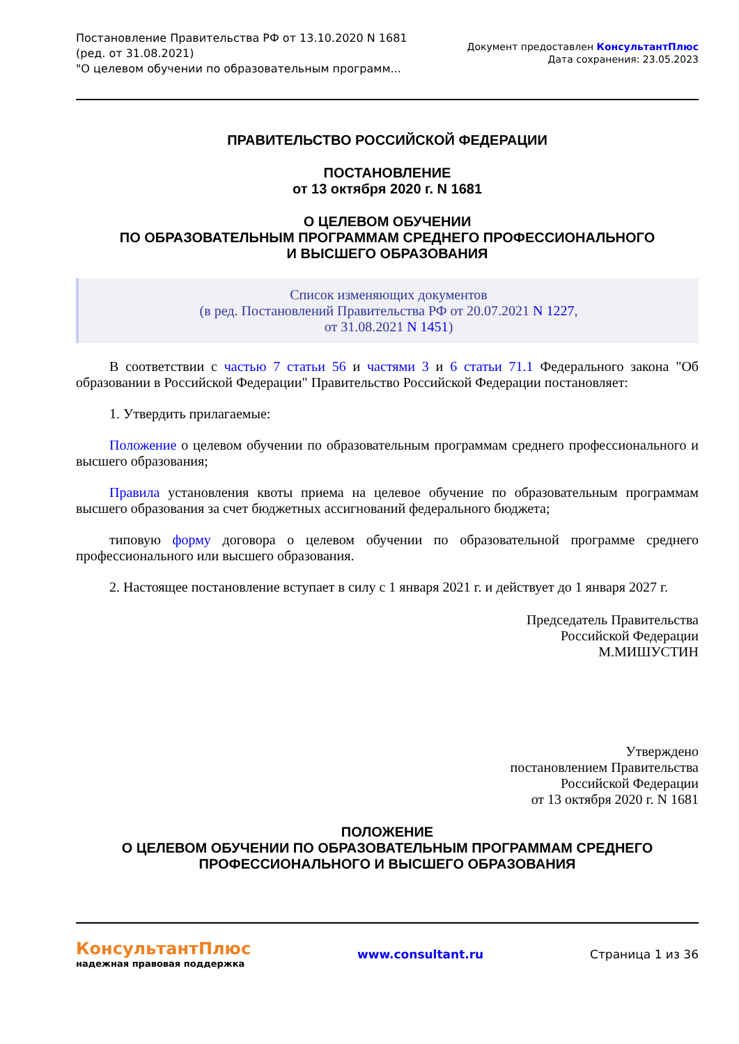Постановление Правительства РФ от 13.10.2020 N 1681
(ред. от 31.08.2021)
"О целевом обучении по образовательным программ...
Документ предоставлен КонсультантПлюс
Дата сохранения: 23.05.2023
ПРАВИТЕЛЬСТВО РОССИЙСКОЙ ФЕДЕРАЦИИ
ПОСТАНОВЛЕНИЕ
от 13 октября 2020 г. N 1681
О ЦЕЛЕВОМ ОБУЧЕНИИ
ПО ОБРАЗОВАТЕЛЬНЫМ ПРОГРАММАМ СРЕДНЕГО ПРОФЕССИОНАЛЬНОГО
И ВЫСШЕГО ОБРАЗОВАНИЯ
Список изменяющих документов
(в ред. Постановлений Правительства РФ от 20.07.2021 N 1227,
от 31.08.2021 N 1451)
В соответствии с частью 7 статьи 56 и частями 3 и 6 статьи 71.1 Федерального закона "Об образовании в Российской Федерации" Правительство Российской Федерации постановляет:
1. Утвердить прилагаемые:
Положение о целевом обучении по образовательным программам среднего профессионального и высшего образования;
Правила установления квоты приема на целевое обучение по образовательным программам высшего образования за счет бюджетных ассигнований федерального бюджета;
типовую форму договора о целевом обучении по образовательной программе среднего профессионального или высшего образования.
2. Настоящее постановление вступает в силу с 1 января 2021 г. и действует до 1 января 2027 г.
Председатель Правительства
Российской Федерации
М.МИШУСТИН
Утверждено
постановлением Правительства
Российской Федерации
от 13 октября 2020 г. N 1681
ПОЛОЖЕНИЕ
О ЦЕЛЕВОМ ОБУЧЕНИИ ПО ОБРАЗОВАТЕЛЬНЫМ ПРОГРАММАМ СРЕДНЕГО
ПРОФЕССИОНАЛЬНОГО И ВЫСШЕГО ОБРАЗОВАНИЯ
КонсультантПлюс
надежная правовая поддержка
www.consultant.ru Страница 1 из 36